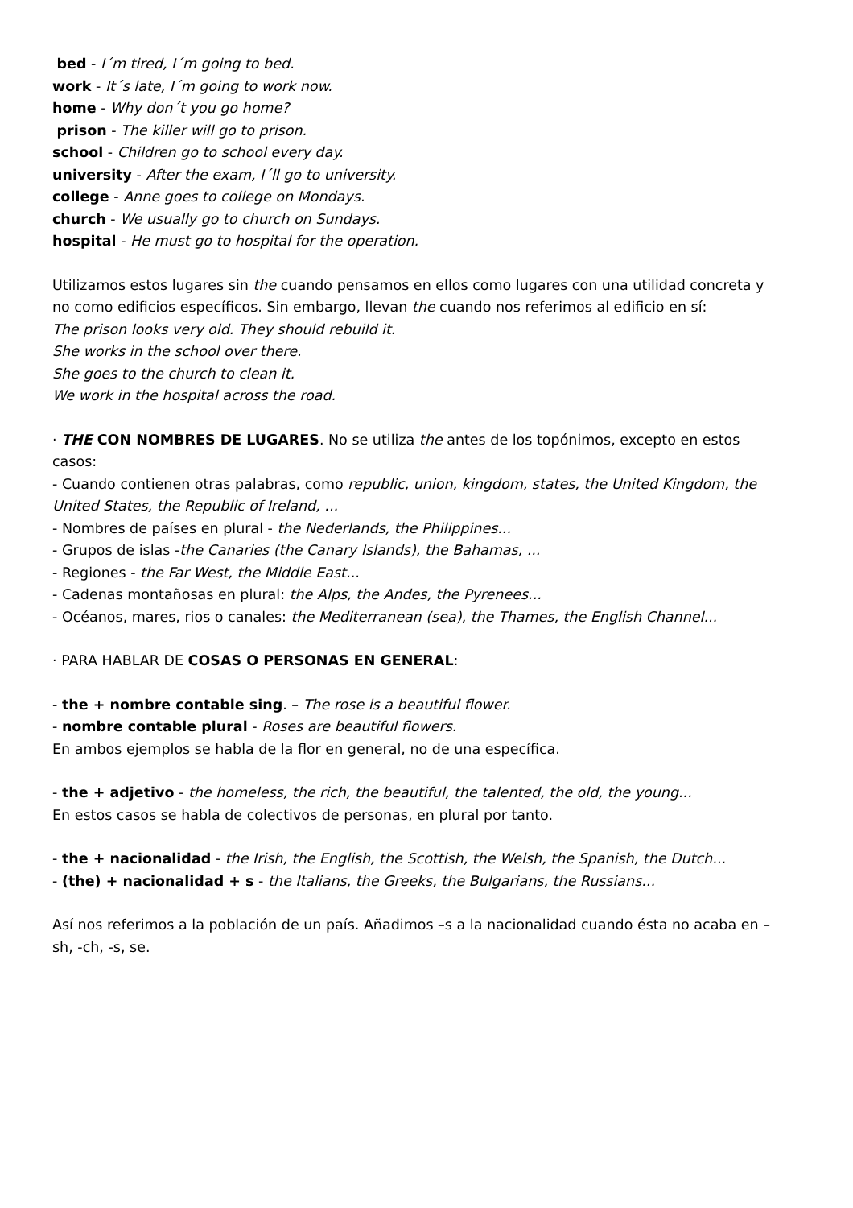bed - I´m tired, I´m going to bed.
work - It´s late, I´m going to work now.
home - Why don´t you go home?
prison - The killer will go to prison.
school - Children go to school every day.
university - After the exam, I´ll go to university.
college - Anne goes to college on Mondays.
church - We usually go to church on Sundays.
hospital - He must go to hospital for the operation.
Utilizamos estos lugares sin the cuando pensamos en ellos como lugares con una utilidad concreta y no como edificios específicos. Sin embargo, llevan the cuando nos referimos al edificio en sí:
The prison looks very old. They should rebuild it.
She works in the school over there.
She goes to the church to clean it.
We work in the hospital across the road.
· THE CON NOMBRES DE LUGARES. No se utiliza the antes de los topónimos, excepto en estos casos:
- Cuando contienen otras palabras, como republic, union, kingdom, states, the United Kingdom, the United States, the Republic of Ireland, ...
- Nombres de países en plural - the Nederlands, the Philippines...
- Grupos de islas -the Canaries (the Canary Islands), the Bahamas, ...
- Regiones - the Far West, the Middle East...
- Cadenas montañosas en plural: the Alps, the Andes, the Pyrenees...
- Océanos, mares, rios o canales: the Mediterranean (sea), the Thames, the English Channel...
· PARA HABLAR DE COSAS O PERSONAS EN GENERAL:
- the + nombre contable sing. – The rose is a beautiful flower.
- nombre contable plural - Roses are beautiful flowers.
En ambos ejemplos se habla de la flor en general, no de una específica.
- the + adjetivo - the homeless, the rich, the beautiful, the talented, the old, the young...
En estos casos se habla de colectivos de personas, en plural por tanto.
- the + nacionalidad - the Irish, the English, the Scottish, the Welsh, the Spanish, the Dutch...
- (the) + nacionalidad + s - the Italians, the Greeks, the Bulgarians, the Russians...
Así nos referimos a la población de un país. Añadimos –s a la nacionalidad cuando ésta no acaba en –sh, -ch, -s, se.